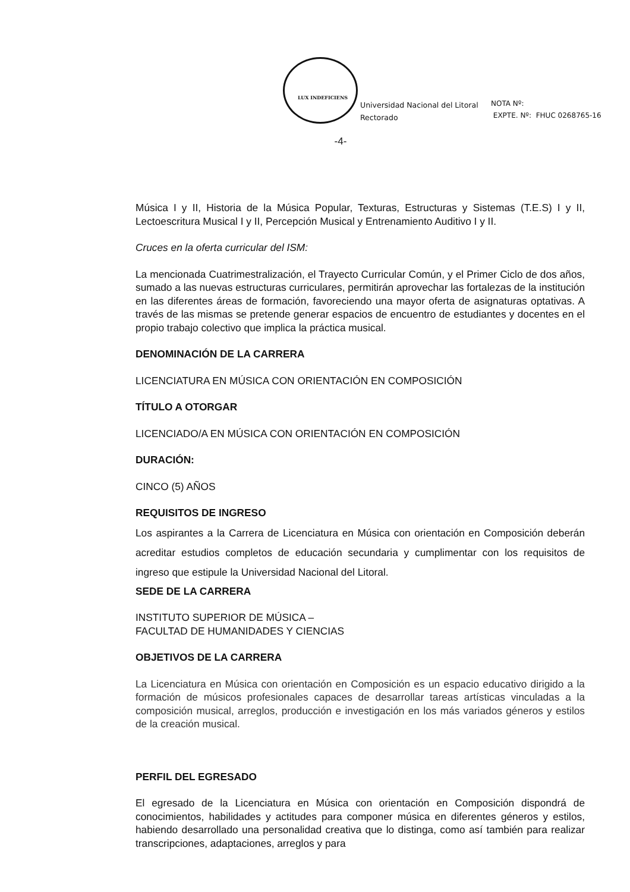LUX INDEFICIENS
Universidad Nacional del Litoral
Rectorado
NOTA Nº:
EXPTE. Nº: FHUC 0268765-16
-4-
Música I y II, Historia de la Música Popular, Texturas, Estructuras y Sistemas (T.E.S) I y II, Lectoescritura Musical I y II, Percepción Musical y Entrenamiento Auditivo I y II.
Cruces en la oferta curricular del ISM:
La mencionada Cuatrimestralización, el Trayecto Curricular Común, y el Primer Ciclo de dos años, sumado a las nuevas estructuras curriculares, permitirán aprovechar las fortalezas de la institución en las diferentes áreas de formación, favoreciendo una mayor oferta de asignaturas optativas. A través de las mismas se pretende generar espacios de encuentro de estudiantes y docentes en el propio trabajo colectivo que implica la práctica musical.
DENOMINACIÓN DE LA CARRERA
LICENCIATURA EN MÚSICA CON ORIENTACIÓN EN COMPOSICIÓN
TÍTULO A OTORGAR
LICENCIADO/A EN MÚSICA CON ORIENTACIÓN EN COMPOSICIÓN
DURACIÓN:
CINCO (5) AÑOS
REQUISITOS DE INGRESO
Los aspirantes a la Carrera de Licenciatura en Música con orientación en Composición deberán acreditar estudios completos de educación secundaria y cumplimentar con los requisitos de ingreso que estipule la Universidad Nacional del Litoral.
SEDE DE LA CARRERA
INSTITUTO SUPERIOR DE MÚSICA –
FACULTAD DE HUMANIDADES Y CIENCIAS
OBJETIVOS DE LA CARRERA
La Licenciatura en Música con orientación en Composición es un espacio educativo dirigido a la formación de músicos profesionales capaces de desarrollar tareas artísticas vinculadas a la composición musical, arreglos, producción e investigación en los más variados géneros y estilos de la creación musical.
PERFIL DEL EGRESADO
El egresado de la Licenciatura en Música con orientación en Composición dispondrá de conocimientos, habilidades y actitudes para componer música en diferentes géneros y estilos, habiendo desarrollado una personalidad creativa que lo distinga, como así también para realizar transcripciones, adaptaciones, arreglos y para